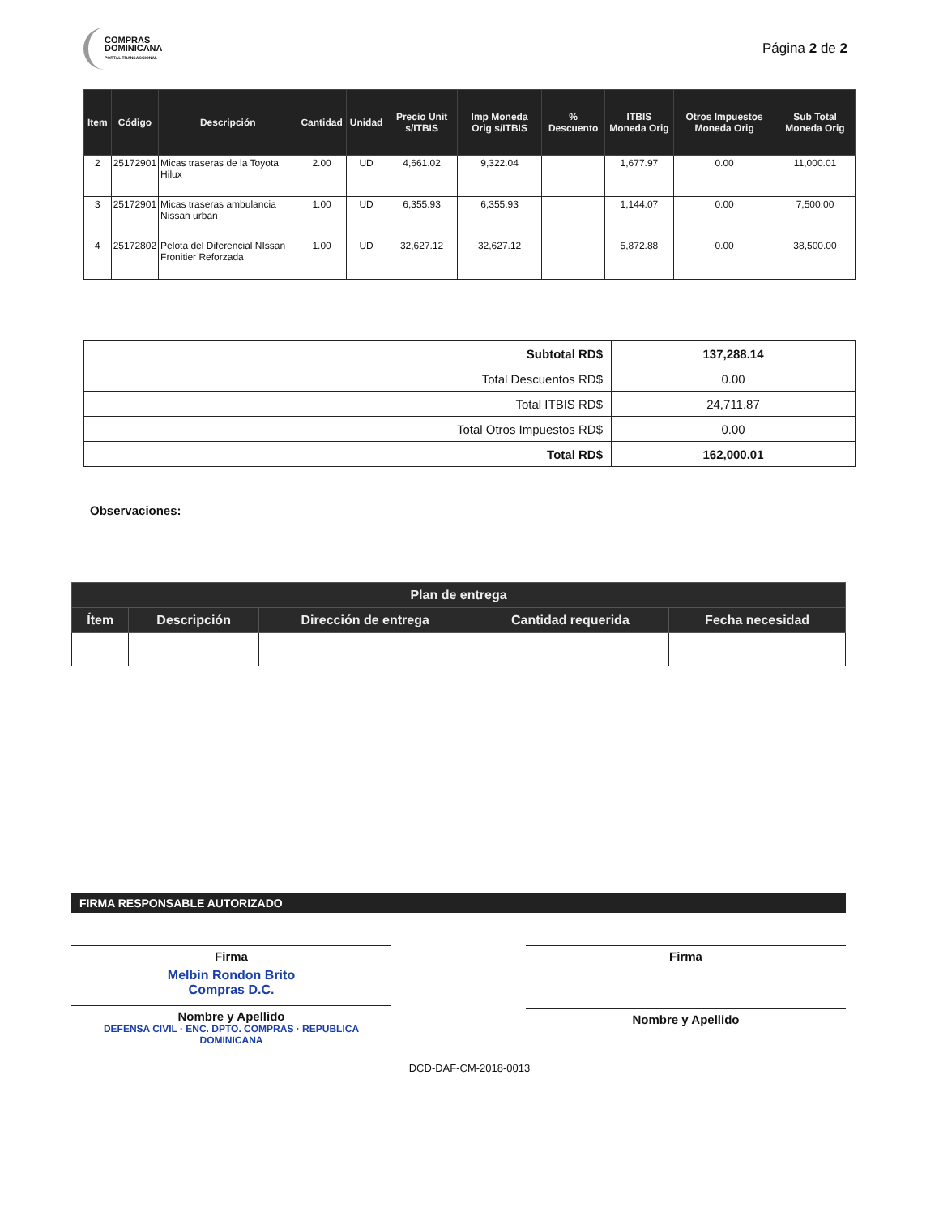COMPRAS
DOMINICANA
PORTAL TRANSACCIONAL
Página 2 de 2
| Item | Código | Descripción | Cantidad | Unidad | Precio Unit s/ITBIS | Imp Moneda Orig s/ITBIS | % Descuento | ITBIS Moneda Orig | Otros Impuestos Moneda Orig | Sub Total Moneda Orig |
| --- | --- | --- | --- | --- | --- | --- | --- | --- | --- | --- |
| 2 | 25172901 | Micas traseras de la Toyota Hilux | 2.00 | UD | 4,661.02 | 9,322.04 | | 1,677.97 | 0.00 | 11,000.01 |
| 3 | 25172901 | Micas traseras ambulancia Nissan urban | 1.00 | UD | 6,355.93 | 6,355.93 | | 1,144.07 | 0.00 | 7,500.00 |
| 4 | 25172802 | Pelota del Diferencial NIssan Fronitier Reforzada | 1.00 | UD | 32,627.12 | 32,627.12 | | 5,872.88 | 0.00 | 38,500.00 |
| Subtotal RD$ | 137,288.14 |
| Total Descuentos RD$ | 0.00 |
| Total ITBIS RD$ | 24,711.87 |
| Total Otros Impuestos RD$ | 0.00 |
| Total RD$ | 162,000.01 |
Observaciones:
| Plan de entrega | | | | |
| --- | --- | --- | --- | --- |
| Ítem | Descripción | Dirección de entrega | Cantidad requerida | Fecha necesidad |
FIRMA RESPONSABLE AUTORIZADO
Firma
Melbin Rondon Brito
Compras D.C.
Nombre y Apellido
DEFENSA CIVIL · ENC. DPTO. COMPRAS · REPUBLICA DOMINICANA
Firma
Nombre y Apellido
DCD-DAF-CM-2018-0013